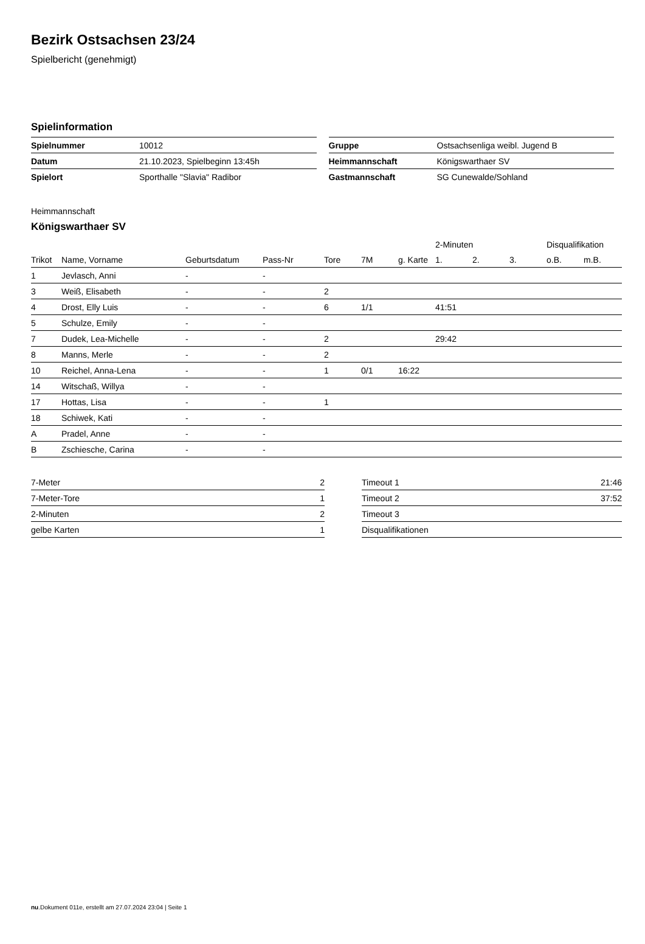Bezirk Ostsachsen 23/24
Spielbericht (genehmigt)
Spielinformation
| Spielnummer | 10012 |
| Datum | 21.10.2023, Spielbeginn 13:45h |
| Spielort | Sporthalle "Slavia" Radibor |
| Gruppe | Ostsachsenliga weibl. Jugend B |
| Heimmannschaft | Königswarthaer SV |
| Gastmannschaft | SG Cunewalde/Sohland |
Heimmannschaft
Königswarthaer SV
| | | | | | | | 2-Minuten | | | Disqualifikation | |
| --- | --- | --- | --- | --- | --- | --- | --- | --- | --- | --- | --- |
| Trikot | Name, Vorname | Geburtsdatum | Pass-Nr | Tore | 7M | g. Karte | 1. | 2. | 3. | o.B. | m.B. |
| 1 | Jevlasch, Anni | - | - | | | | | | | | |
| 3 | Weiß, Elisabeth | - | - | 2 | | | | | | | |
| 4 | Drost, Elly Luis | - | - | 6 | 1/1 | | 41:51 | | | | |
| 5 | Schulze, Emily | - | - | | | | | | | | |
| 7 | Dudek, Lea-Michelle | - | - | 2 | | | 29:42 | | | | |
| 8 | Manns, Merle | - | - | 2 | | | | | | | |
| 10 | Reichel, Anna-Lena | - | - | 1 | 0/1 | 16:22 | | | | | |
| 14 | Witschaß, Willya | - | - | | | | | | | | |
| 17 | Hottas, Lisa | - | - | 1 | | | | | | | |
| 18 | Schiwek, Kati | - | - | | | | | | | | |
| A | Pradel, Anne | - | - | | | | | | | | |
| B | Zschiesche, Carina | - | - | | | | | | | | |
| 7-Meter | 2 |
| 7-Meter-Tore | 1 |
| 2-Minuten | 2 |
| gelbe Karten | 1 |
| Timeout 1 | 21:46 |
| Timeout 2 | 37:52 |
| Timeout 3 | |
| Disqualifikationen | |
nu.Dokument 011e, erstellt am 27.07.2024 23:04 | Seite 1